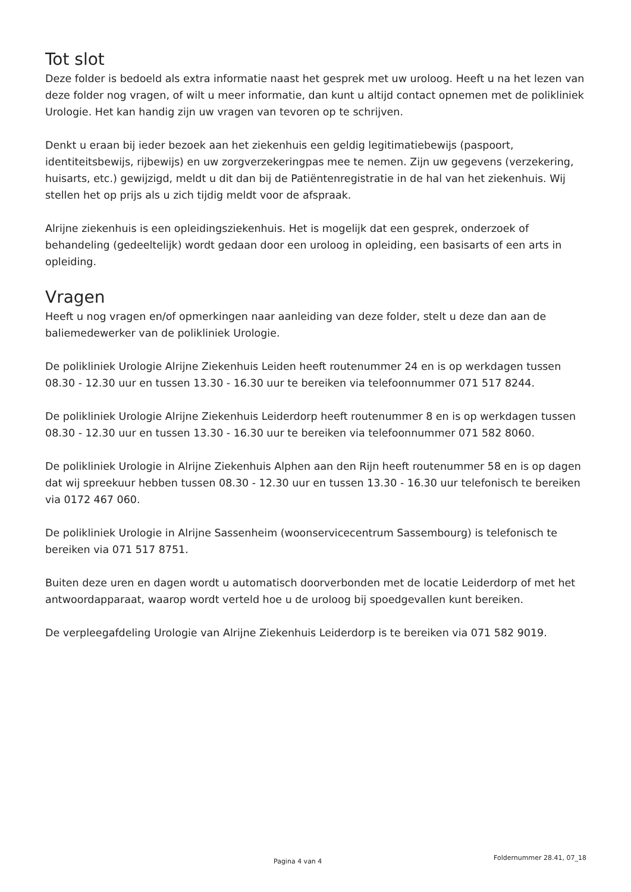Tot slot
Deze folder is bedoeld als extra informatie naast het gesprek met uw uroloog. Heeft u na het lezen van deze folder nog vragen, of wilt u meer informatie, dan kunt u altijd contact opnemen met de polikliniek Urologie. Het kan handig zijn uw vragen van tevoren op te schrijven.
Denkt u eraan bij ieder bezoek aan het ziekenhuis een geldig legitimatiebewijs (paspoort, identiteitsbewijs, rijbewijs) en uw zorgverzekeringpas mee te nemen. Zijn uw gegevens (verzekering, huisarts, etc.) gewijzigd, meldt u dit dan bij de Patiëntenregistratie in de hal van het ziekenhuis. Wij stellen het op prijs als u zich tijdig meldt voor de afspraak.
Alrijne ziekenhuis is een opleidingsziekenhuis. Het is mogelijk dat een gesprek, onderzoek of behandeling (gedeeltelijk) wordt gedaan door een uroloog in opleiding, een basisarts of een arts in opleiding.
Vragen
Heeft u nog vragen en/of opmerkingen naar aanleiding van deze folder, stelt u deze dan aan de baliemedewerker van de polikliniek Urologie.
De polikliniek Urologie Alrijne Ziekenhuis Leiden heeft routenummer 24 en is op werkdagen tussen 08.30 - 12.30 uur en tussen 13.30 - 16.30 uur te bereiken via telefoonnummer 071 517 8244.
De polikliniek Urologie Alrijne Ziekenhuis Leiderdorp heeft routenummer 8 en is op werkdagen tussen 08.30 - 12.30 uur en tussen 13.30 - 16.30 uur te bereiken via telefoonnummer 071 582 8060.
De polikliniek Urologie in Alrijne Ziekenhuis Alphen aan den Rijn heeft routenummer 58 en is op dagen dat wij spreekuur hebben tussen 08.30 - 12.30 uur en tussen 13.30 - 16.30 uur telefonisch te bereiken via 0172 467 060.
De polikliniek Urologie in Alrijne Sassenheim (woonservicecentrum Sassembourg) is telefonisch te bereiken via 071 517 8751.
Buiten deze uren en dagen wordt u automatisch doorverbonden met de locatie Leiderdorp of met het antwoordapparaat, waarop wordt verteld hoe u de uroloog bij spoedgevallen kunt bereiken.
De verpleegafdeling Urologie van Alrijne Ziekenhuis Leiderdorp is te bereiken via 071 582 9019.
Pagina 4 van 4 Foldernummer 28.41, 07_18